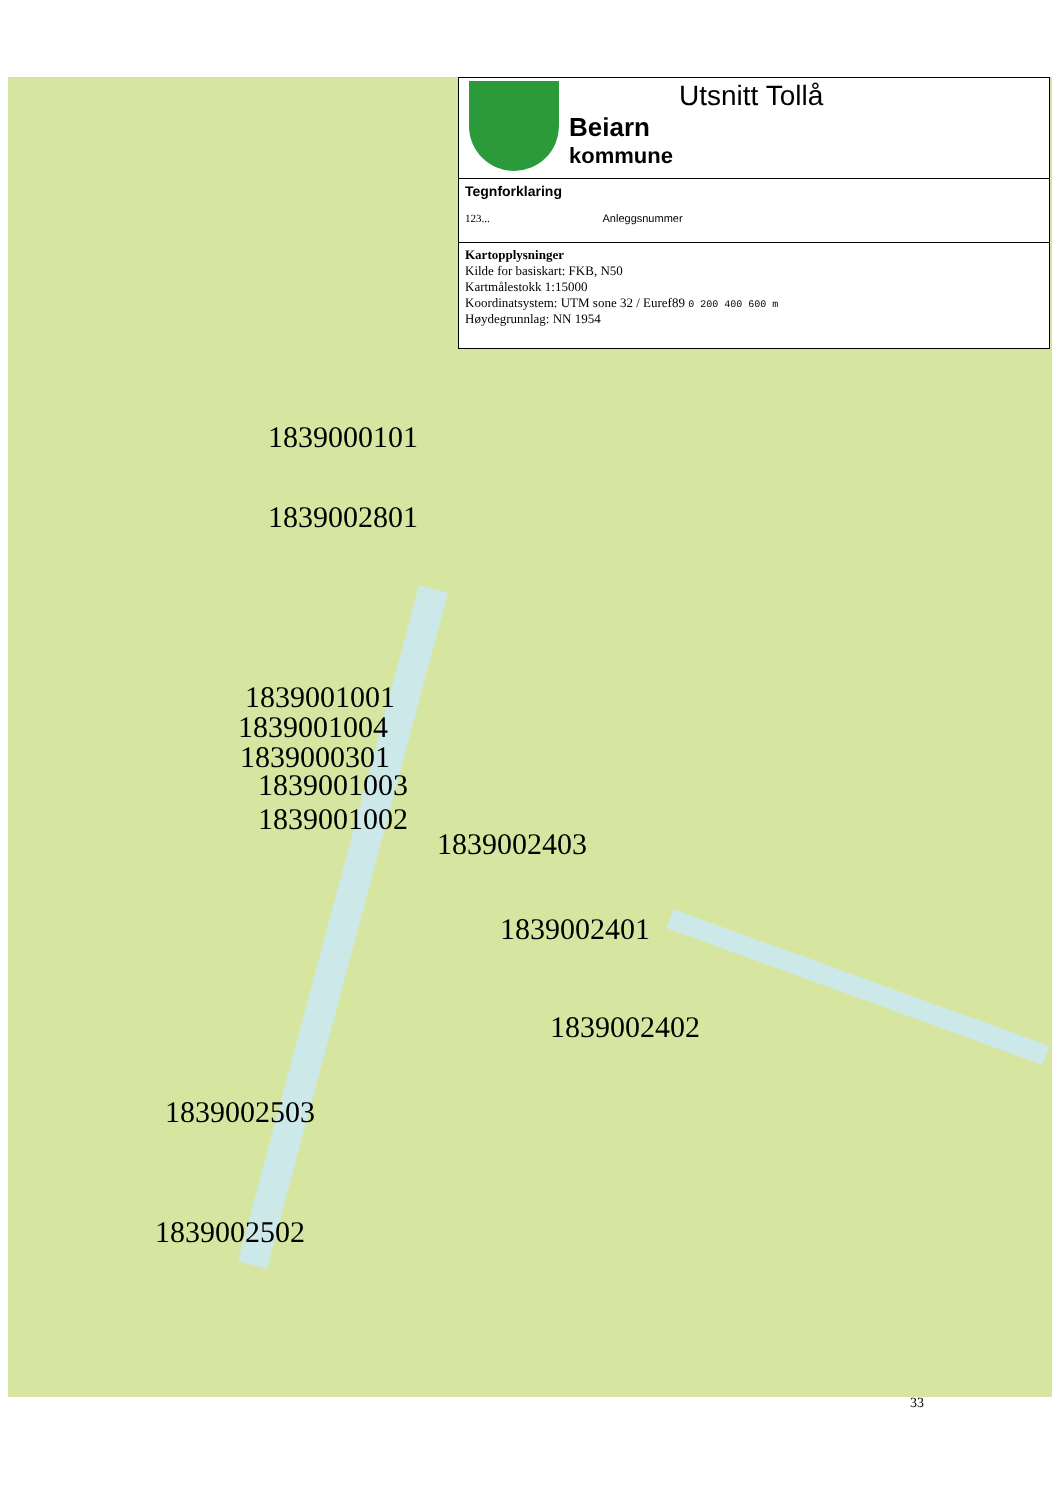Utsnitt Tollå
Beiarn
kommune
Tegnforklaring
123... Anleggsnummer
Kartopplysninger
Kilde for basiskart: FKB, N50
Kartmålestokk 1:15000
Koordinatsystem: UTM sone 32 / Euref89 0 200 400 600 m
Høydegrunnlag: NN 1954
1839000101
1839002801
1839001001
1839001004
1839000301
1839001003
1839001002
1839002403
1839002401
1839002402
1839002503
1839002502
33